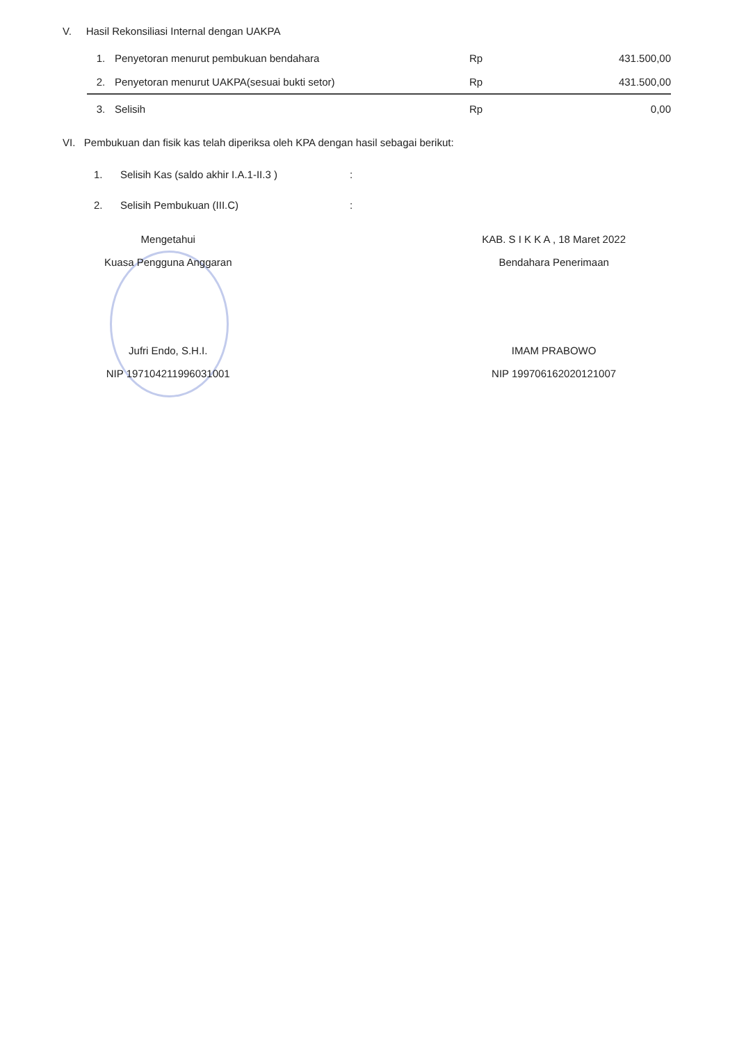V. Hasil Rekonsiliasi Internal dengan UAKPA
| 1. | Penyetoran menurut pembukuan bendahara | Rp | 431.500,00 |
| 2. | Penyetoran menurut UAKPA(sesuai bukti setor) | Rp | 431.500,00 |
| 3. | Selisih | Rp | 0,00 |
VI. Pembukuan dan fisik kas telah diperiksa oleh KPA dengan hasil sebagai berikut:
| 1. | Selisih Kas (saldo akhir I.A.1-II.3 ) | : |
| 2. | Selisih Pembukuan (III.C) | : |
Mengetahui
Kuasa Pengguna Anggaran
Jufri Endo, S.H.I.
NIP 197104211996031001
KAB. S I K K A , 18 Maret 2022
Bendahara Penerimaan
IMAM PRABOWO
NIP 199706162020121007